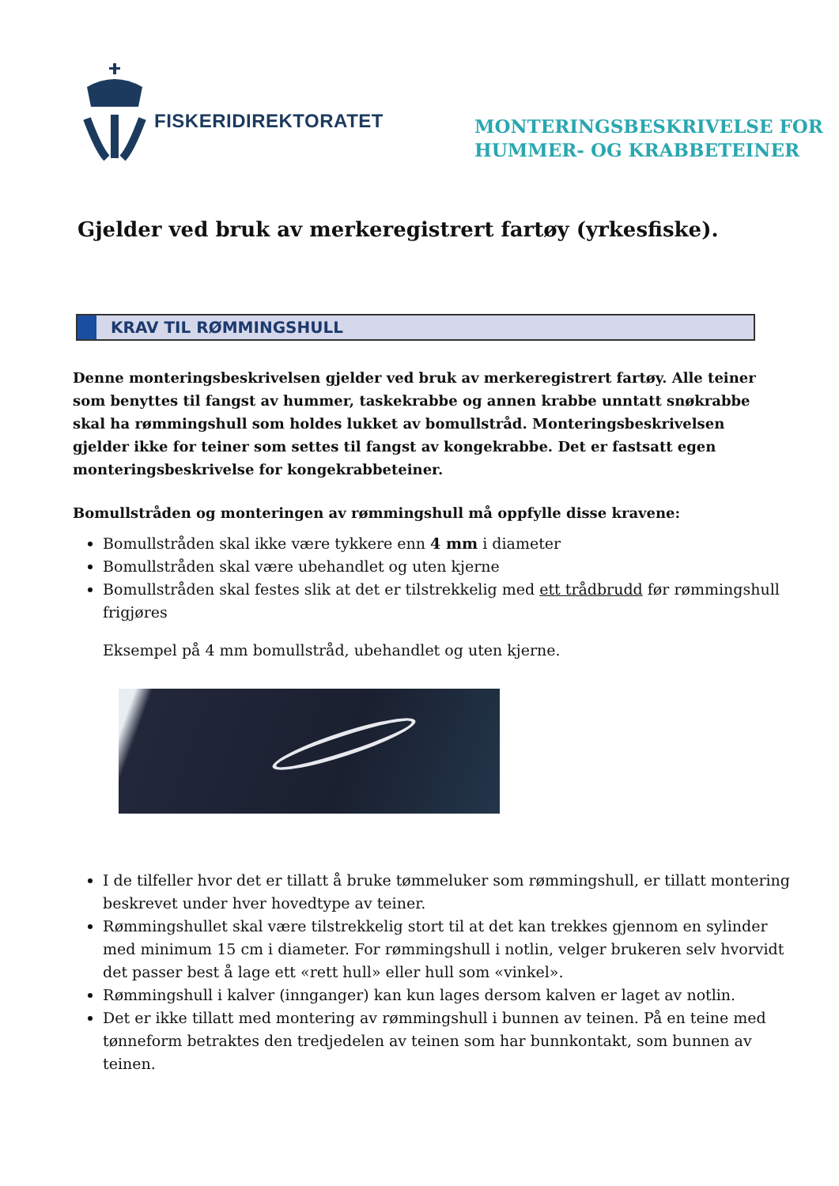FISKERIDIREKTORATET
MONTERINGSBESKRIVELSE FOR
HUMMER- OG KRABBETEINER
Gjelder ved bruk av merkeregistrert fartøy (yrkesfiske).
KRAV TIL RØMMINGSHULL
Denne monteringsbeskrivelsen gjelder ved bruk av merkeregistrert fartøy. Alle teiner som benyttes til fangst av hummer, taskekrabbe og annen krabbe unntatt snøkrabbe skal ha rømmingshull som holdes lukket av bomullstråd. Monteringsbeskrivelsen gjelder ikke for teiner som settes til fangst av kongekrabbe. Det er fastsatt egen monteringsbeskrivelse for kongekrabbeteiner.
Bomullstråden og monteringen av rømmingshull må oppfylle disse kravene:
Bomullstråden skal ikke være tykkere enn 4 mm i diameter
Bomullstråden skal være ubehandlet og uten kjerne
Bomullstråden skal festes slik at det er tilstrekkelig med ett trådbrudd før rømmingshull frigjøres
Eksempel på 4 mm bomullstråd, ubehandlet og uten kjerne.
I de tilfeller hvor det er tillatt å bruke tømmeluker som rømmingshull, er tillatt montering beskrevet under hver hovedtype av teiner.
Rømmingshullet skal være tilstrekkelig stort til at det kan trekkes gjennom en sylinder med minimum 15 cm i diameter. For rømmingshull i notlin, velger brukeren selv hvorvidt det passer best å lage ett «rett hull» eller hull som «vinkel».
Rømmingshull i kalver (innganger) kan kun lages dersom kalven er laget av notlin.
Det er ikke tillatt med montering av rømmingshull i bunnen av teinen. På en teine med tønneform betraktes den tredjedelen av teinen som har bunnkontakt, som bunnen av teinen.